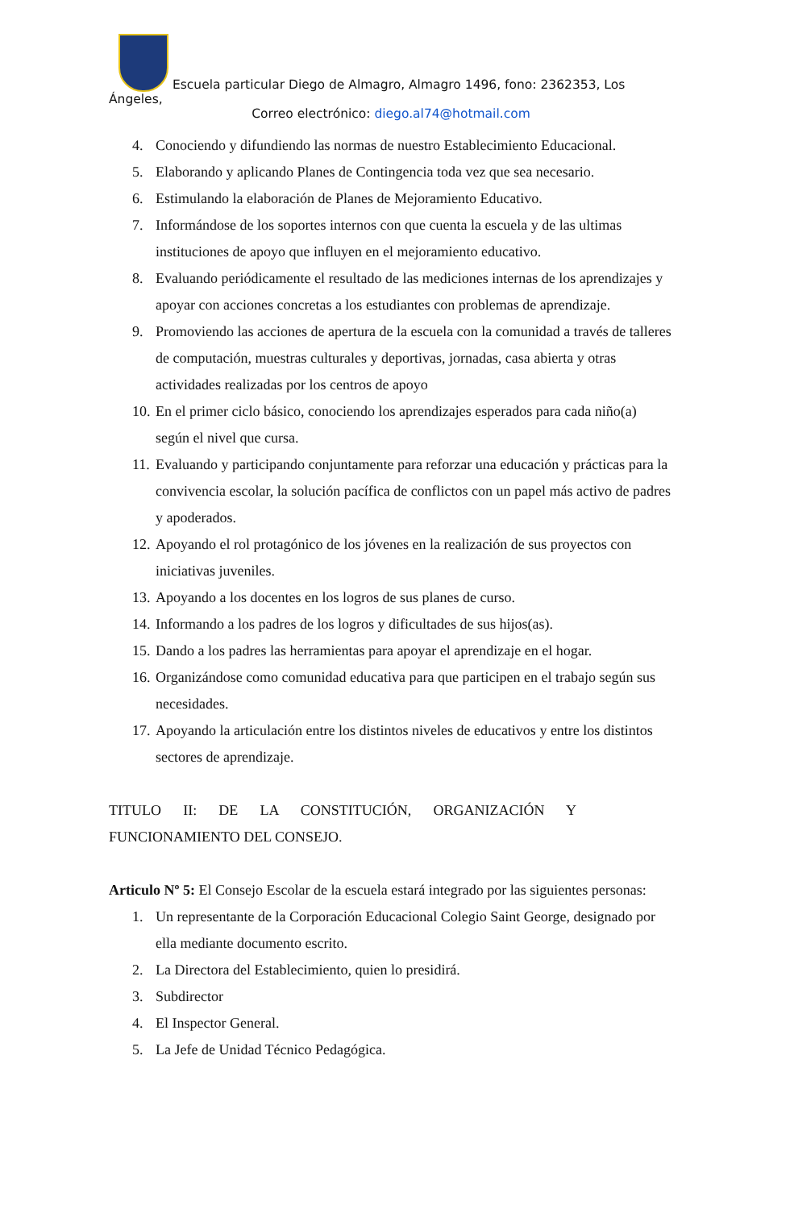Escuela particular Diego de Almagro, Almagro 1496, fono: 2362353, Los Ángeles,
Correo electrónico: diego.al74@hotmail.com
4. Conociendo y difundiendo las normas de nuestro Establecimiento Educacional.
5. Elaborando y aplicando Planes de Contingencia toda vez que sea necesario.
6. Estimulando la elaboración de Planes de Mejoramiento Educativo.
7. Informándose de los soportes internos con que cuenta la escuela y de las ultimas instituciones de apoyo que influyen en el mejoramiento educativo.
8. Evaluando periódicamente el resultado de las mediciones internas de los aprendizajes y apoyar con acciones concretas a los estudiantes con problemas de aprendizaje.
9. Promoviendo las acciones de apertura de la escuela con la comunidad a través de talleres de computación, muestras culturales y deportivas, jornadas, casa abierta y otras actividades realizadas por los centros de apoyo
10. En el primer ciclo básico, conociendo los aprendizajes esperados para cada niño(a) según el nivel que cursa.
11. Evaluando y participando conjuntamente para reforzar una educación y prácticas para la convivencia escolar, la solución pacífica de conflictos con un papel más activo de padres y apoderados.
12. Apoyando el rol protagónico de los jóvenes en la realización de sus proyectos con iniciativas juveniles.
13. Apoyando a los docentes en los logros de sus planes de curso.
14. Informando a los padres de los logros y dificultades de sus hijos(as).
15. Dando a los padres las herramientas para apoyar el aprendizaje en el hogar.
16. Organizándose como comunidad educativa para que participen en el trabajo según sus necesidades.
17. Apoyando la articulación entre los distintos niveles de educativos y entre los distintos sectores de aprendizaje.
TITULO II: DE LA CONSTITUCIÓN, ORGANIZACIÓN Y
FUNCIONAMIENTO DEL CONSEJO.
Articulo Nº 5: El Consejo Escolar de la escuela estará integrado por las siguientes personas:
1. Un representante de la Corporación Educacional Colegio Saint George, designado por ella mediante documento escrito.
2. La Directora del Establecimiento, quien lo presidirá.
3. Subdirector
4. El Inspector General.
5. La Jefe de Unidad Técnico Pedagógica.